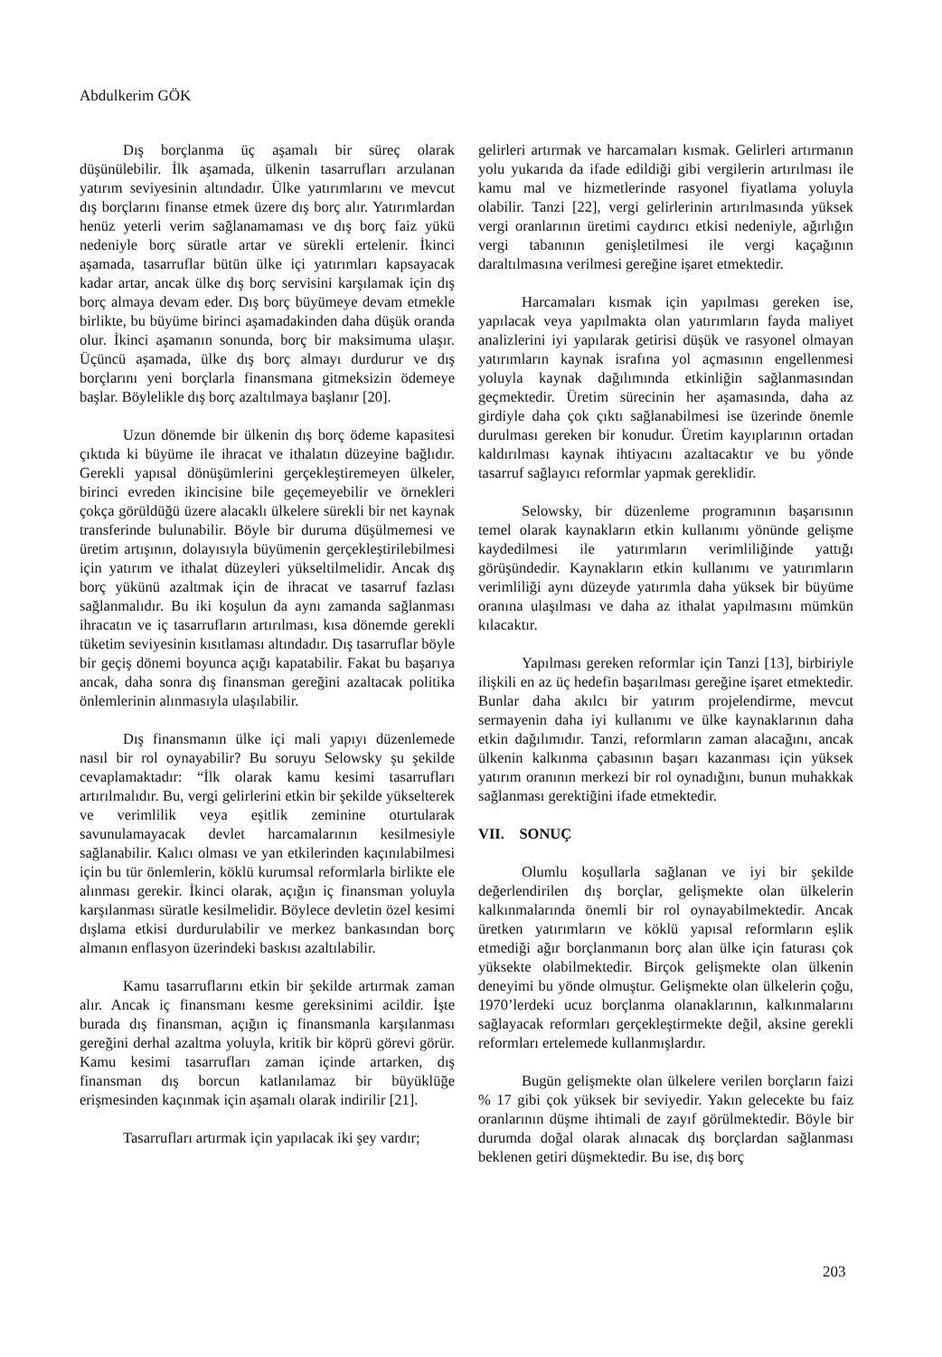Abdulkerim GÖK
Dış borçlanma üç aşamalı bir süreç olarak düşünülebilir. İlk aşamada, ülkenin tasarrufları arzulanan yatırım seviyesinin altındadır. Ülke yatırımlarını ve mevcut dış borçlarını finanse etmek üzere dış borç alır. Yatırımlardan henüz yeterli verim sağlanamaması ve dış borç faiz yükü nedeniyle borç süratle artar ve sürekli ertelenir. İkinci aşamada, tasarruflar bütün ülke içi yatırımları kapsayacak kadar artar, ancak ülke dış borç servisini karşılamak için dış borç almaya devam eder. Dış borç büyümeye devam etmekle birlikte, bu büyüme birinci aşamadakinden daha düşük oranda olur. İkinci aşamanın sonunda, borç bir maksimuma ulaşır. Üçüncü aşamada, ülke dış borç almayı durdurur ve dış borçlarını yeni borçlarla finansmana gitmeksizin ödemeye başlar. Böylelikle dış borç azaltılmaya başlanır [20].
Uzun dönemde bir ülkenin dış borç ödeme kapasitesi çıktıda ki büyüme ile ihracat ve ithalatın düzeyine bağlıdır. Gerekli yapısal dönüşümlerini gerçekleştiremeyen ülkeler, birinci evreden ikincisine bile geçemeyebilir ve örnekleri çokça görüldüğü üzere alacaklı ülkelere sürekli bir net kaynak transferinde bulunabilir. Böyle bir duruma düşülmemesi ve üretim artışının, dolayısıyla büyümenin gerçekleştirilebilmesi için yatırım ve ithalat düzeyleri yükseltilmelidir. Ancak dış borç yükünü azaltmak için de ihracat ve tasarruf fazlası sağlanmalıdır. Bu iki koşulun da aynı zamanda sağlanması ihracatın ve iç tasarrufların artırılması, kısa dönemde gerekli tüketim seviyesinin kısıtlaması altındadır. Dış tasarruflar böyle bir geçiş dönemi boyunca açığı kapatabilir. Fakat bu başarıya ancak, daha sonra dış finansman gereğini azaltacak politika önlemlerinin alınmasıyla ulaşılabilir.
Dış finansmanın ülke içi mali yapıyı düzenlemede nasıl bir rol oynayabilir? Bu soruyu Selowsky şu şekilde cevaplamaktadır: “İlk olarak kamu kesimi tasarrufları artırılmalıdır. Bu, vergi gelirlerini etkin bir şekilde yükselterek ve verimlilik veya eşitlik zeminine oturtularak savunulamayacak devlet harcamalarının kesilmesiyle sağlanabilir. Kalıcı olması ve yan etkilerinden kaçınılabilmesi için bu tür önlemlerin, köklü kurumsal reformlarla birlikte ele alınması gerekir. İkinci olarak, açığın iç finansman yoluyla karşılanması süratle kesilmelidir. Böylece devletin özel kesimi dışlama etkisi durdurulabilir ve merkez bankasından borç almanın enflasyon üzerindeki baskısı azaltılabilir.
Kamu tasarruflarını etkin bir şekilde artırmak zaman alır. Ancak iç finansmanı kesme gereksinimi acildir. İşte burada dış finansman, açığın iç finansmanla karşılanması gereğini derhal azaltma yoluyla, kritik bir köprü görevi görür. Kamu kesimi tasarrufları zaman içinde artarken, dış finansman dış borcun katlanılamaz bir büyüklüğe erişmesinden kaçınmak için aşamalı olarak indirilir [21].
Tasarrufları artırmak için yapılacak iki şey vardır;
gelirleri artırmak ve harcamaları kısmak. Gelirleri artırmanın yolu yukarıda da ifade edildiği gibi vergilerin artırılması ile kamu mal ve hizmetlerinde rasyonel fiyatlama yoluyla olabilir. Tanzi [22], vergi gelirlerinin artırılmasında yüksek vergi oranlarının üretimi caydırıcı etkisi nedeniyle, ağırlığın vergi tabanının genişletilmesi ile vergi kaçağının daraltılmasına verilmesi gereğine işaret etmektedir.
Harcamaları kısmak için yapılması gereken ise, yapılacak veya yapılmakta olan yatırımların fayda maliyet analizlerini iyi yapılarak getirisi düşük ve rasyonel olmayan yatırımların kaynak israfına yol açmasının engellenmesi yoluyla kaynak dağılımında etkinliğin sağlanmasından geçmektedir. Üretim sürecinin her aşamasında, daha az girdiyle daha çok çıktı sağlanabilmesi ise üzerinde önemle durulması gereken bir konudur. Üretim kayıplarının ortadan kaldırılması kaynak ihtiyacını azaltacaktır ve bu yönde tasarruf sağlayıcı reformlar yapmak gereklidir.
Selowsky, bir düzenleme programının başarısının temel olarak kaynakların etkin kullanımı yönünde gelişme kaydedilmesi ile yatırımların verimliliğinde yattığı görüşündedir. Kaynakların etkin kullanımı ve yatırımların verimliliği aynı düzeyde yatırımla daha yüksek bir büyüme oranına ulaşılması ve daha az ithalat yapılmasını mümkün kılacaktır.
Yapılması gereken reformlar için Tanzi [13], birbiriyle ilişkili en az üç hedefin başarılması gereğine işaret etmektedir. Bunlar daha akılcı bir yatırım projelendirme, mevcut sermayenin daha iyi kullanımı ve ülke kaynaklarının daha etkin dağılımıdır. Tanzi, reformların zaman alacağını, ancak ülkenin kalkınma çabasının başarı kazanması için yüksek yatırım oranının merkezi bir rol oynadığını, bunun muhakkak sağlanması gerektiğini ifade etmektedir.
VII. SONUÇ
Olumlu koşullarla sağlanan ve iyi bir şekilde değerlendirilen dış borçlar, gelişmekte olan ülkelerin kalkınmalarında önemli bir rol oynayabilmektedir. Ancak üretken yatırımların ve köklü yapısal reformların eşlik etmediği ağır borçlanmanın borç alan ülke için faturası çok yüksekte olabilmektedir. Birçok gelişmekte olan ülkenin deneyimi bu yönde olmuştur. Gelişmekte olan ülkelerin çoğu, 1970’lerdeki ucuz borçlanma olanaklarının, kalkınmalarını sağlayacak reformları gerçekleştirmekte değil, aksine gerekli reformları ertelemede kullanmışlardır.
Bugün gelişmekte olan ülkelere verilen borçların faizi % 17 gibi çok yüksek bir seviyedir. Yakın gelecekte bu faiz oranlarının düşme ihtimali de zayıf görülmektedir. Böyle bir durumda doğal olarak alınacak dış borçlardan sağlanması beklenen getiri düşmektedir. Bu ise, dış borç
203